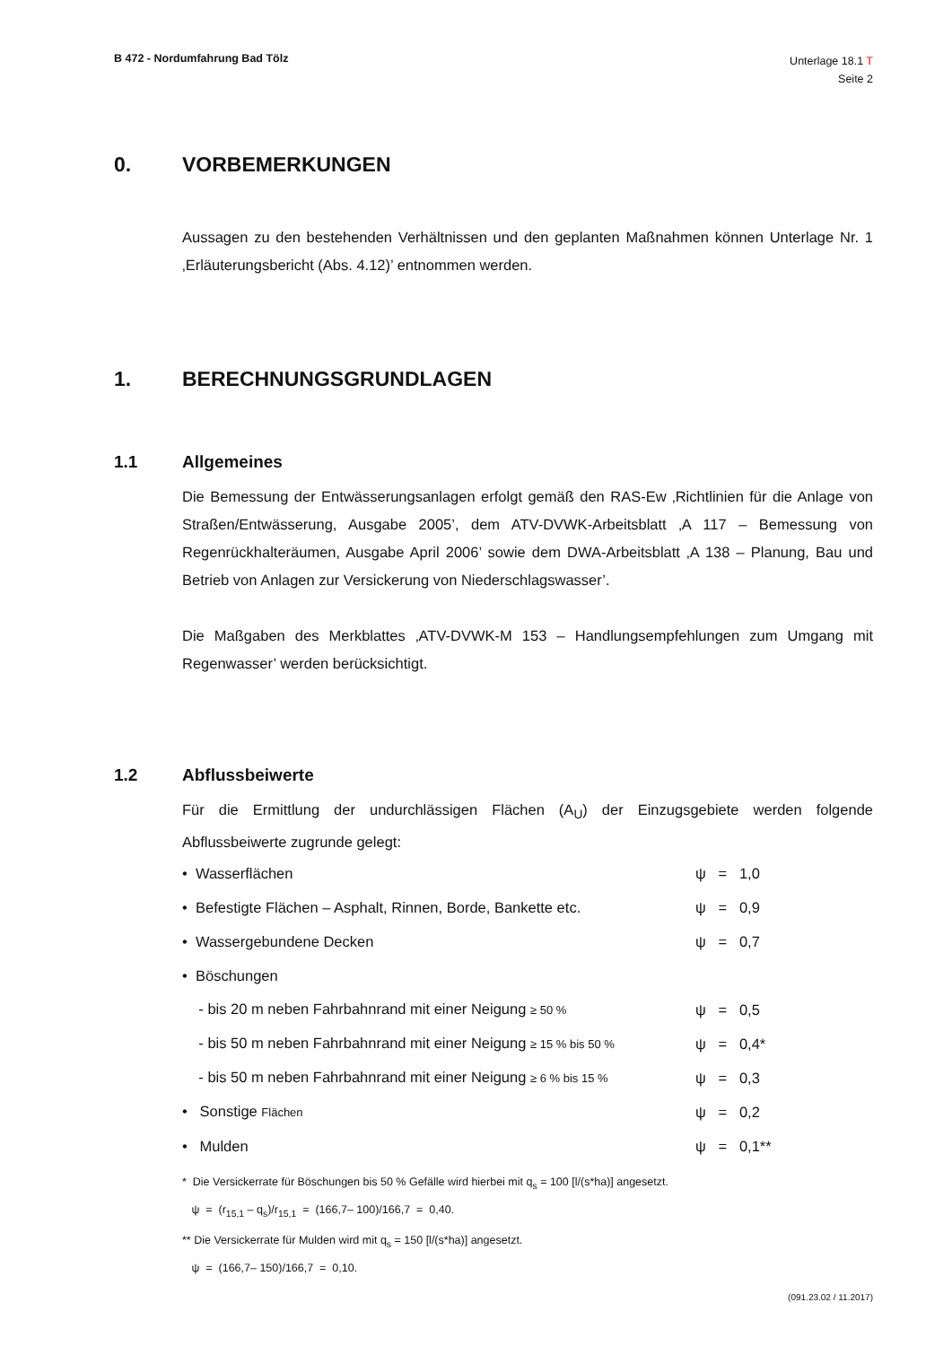B 472 - Nordumfahrung Bad Tölz
Unterlage 18.1 T
Seite 2
0. VORBEMERKUNGEN
Aussagen zu den bestehenden Verhältnissen und den geplanten Maßnahmen können Unterlage Nr. 1 ‚Erläuterungsbericht (Abs. 4.12)’ entnommen werden.
1. BERECHNUNGSGRUNDLAGEN
1.1 Allgemeines
Die Bemessung der Entwässerungsanlagen erfolgt gemäß den RAS-Ew ‚Richtlinien für die Anlage von Straßen/Entwässerung, Ausgabe 2005’, dem ATV-DVWK-Arbeitsblatt ‚A 117 – Bemessung von Regenrückhalteräumen, Ausgabe April 2006’ sowie dem DWA-Arbeitsblatt ‚A 138 – Planung, Bau und Betrieb von Anlagen zur Versickerung von Niederschlagswasser’.
Die Maßgaben des Merkblattes ‚ATV-DVWK-M 153 – Handlungsempfehlungen zum Umgang mit Regenwasser’ werden berücksichtigt.
1.2 Abflussbeiwerte
Für die Ermittlung der undurchlässigen Flächen (A<sub>U</sub>) der Einzugsgebiete werden folgende Abflussbeiwerte zugrunde gelegt:
• Wasserflächen ψ = 1,0
• Befestigte Flächen – Asphalt, Rinnen, Borde, Bankette etc. ψ = 0,9
• Wassergebundene Decken ψ = 0,7
• Böschungen
- bis 20 m neben Fahrbahnrand mit einer Neigung ≥ 50 % ψ = 0,5
- bis 50 m neben Fahrbahnrand mit einer Neigung ≥ 15 % bis 50 % ψ = 0,4*
- bis 50 m neben Fahrbahnrand mit einer Neigung ≥ 6 % bis 15 % ψ = 0,3
• Sonstige Flächen ψ = 0,2
• Mulden ψ = 0,1**
* Die Versickerrate für Böschungen bis 50 % Gefälle wird hierbei mit q<sub>s</sub> = 100 [l/(s*ha)] angesetzt.
ψ = (r<sub>15,1</sub> – q<sub>s</sub>)/r<sub>15,1</sub> = (166,7– 100)/166,7 = 0,40.
** Die Versickerrate für Mulden wird mit q<sub>s</sub> = 150 [l/(s*ha)] angesetzt.
ψ = (166,7– 150)/166,7 = 0,10.
(091.23.02 / 11.2017)